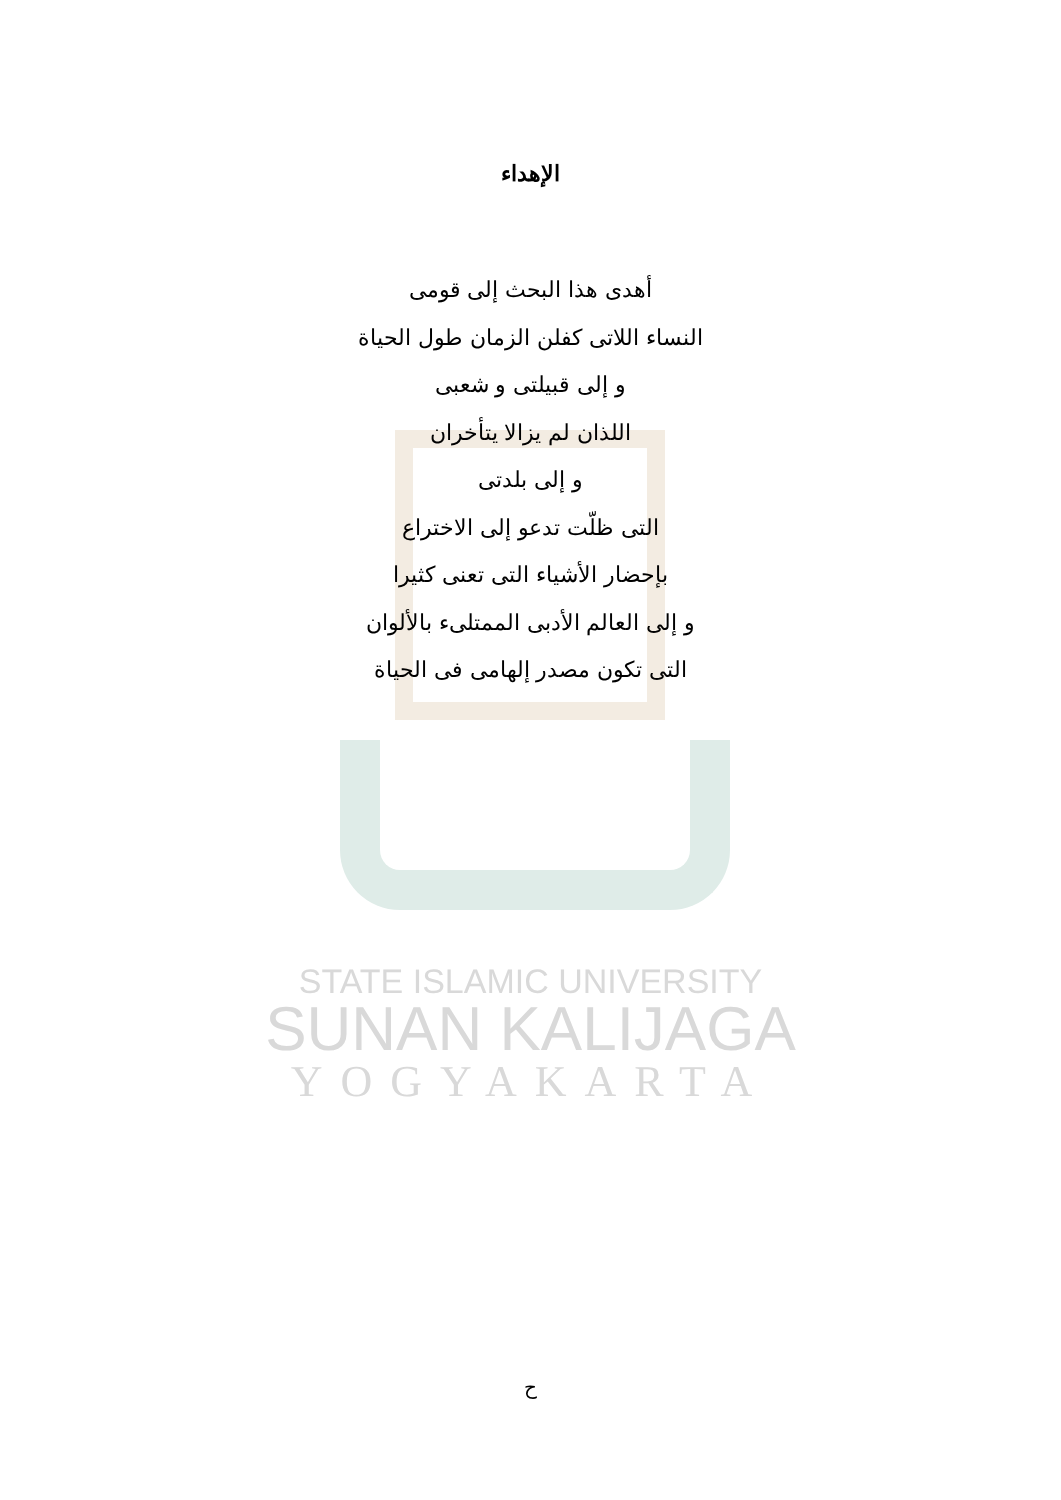الإهداء
أهدى هذا البحث إلى قومى
النساء اللاتى كفلن الزمان طول الحياة
و إلى قبيلتى و شعبى
اللذان لم يزالا يتأخران
و إلى بلدتى
التى ظلّت تدعو إلى الاختراع
بإحضار الأشياء التى تعنى كثيرا
و إلى العالم الأدبى الممتلىء بالألوان
التى تكون مصدر إلهامى فى الحياة
STATE ISLAMIC UNIVERSITY
SUNAN KALIJAGA
YOGYAKARTA
ح